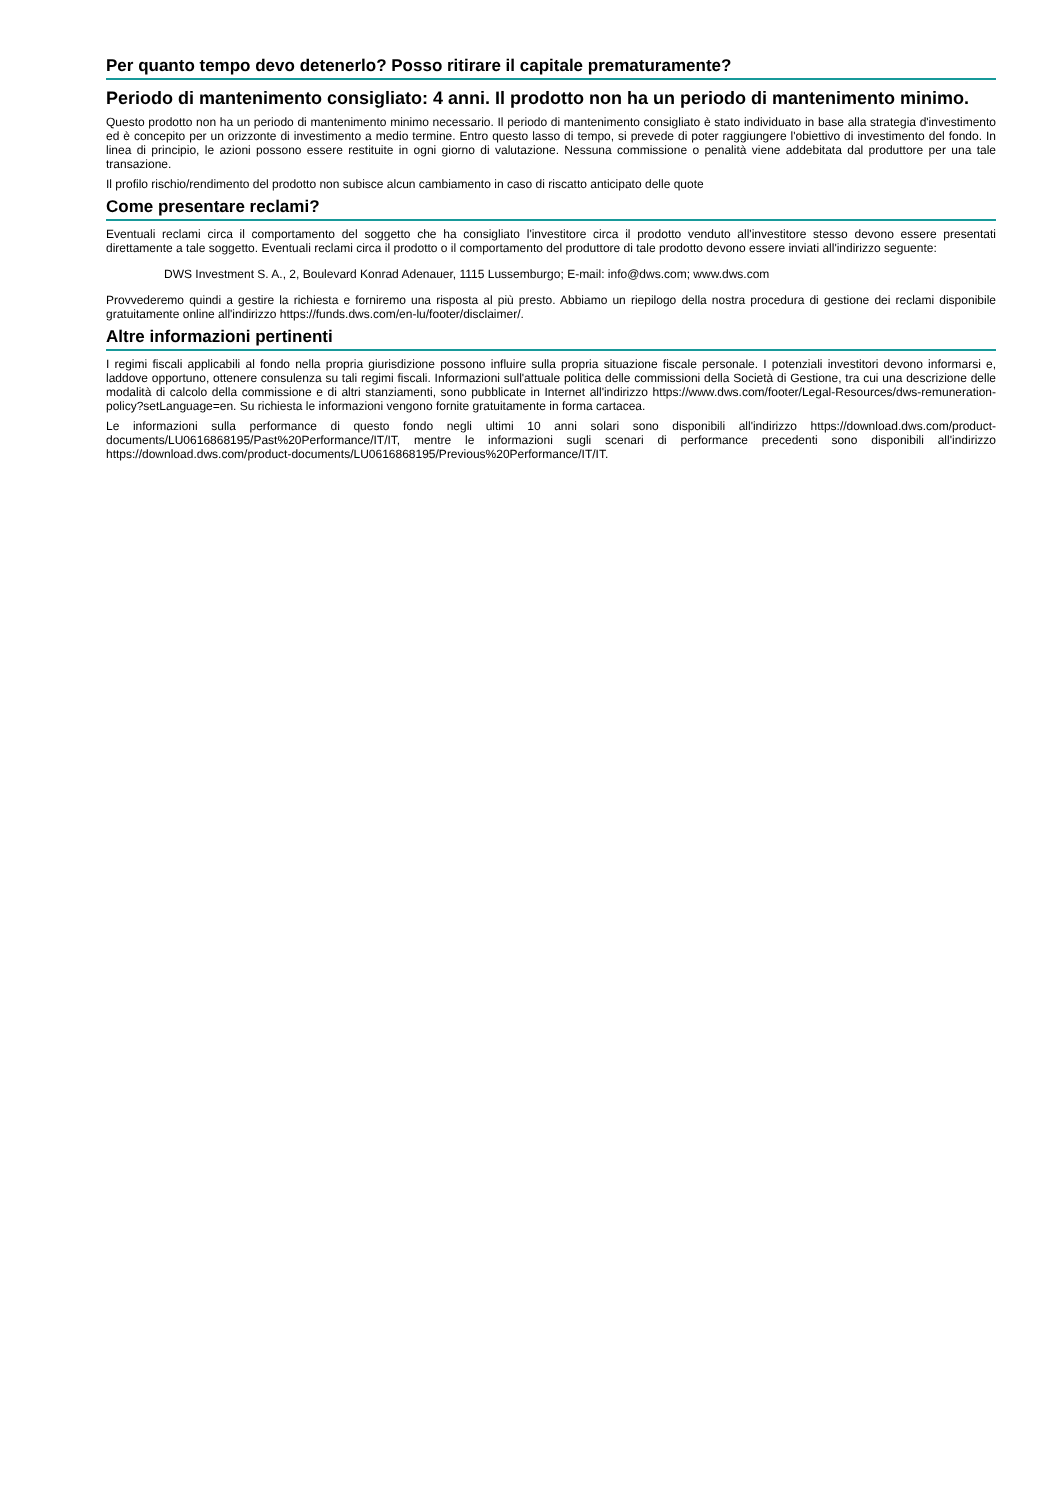Per quanto tempo devo detenerlo? Posso ritirare il capitale prematuramente?
Periodo di mantenimento consigliato: 4 anni. Il prodotto non ha un periodo di mantenimento minimo.
Questo prodotto non ha un periodo di mantenimento minimo necessario. Il periodo di mantenimento consigliato è stato individuato in base alla strategia d'investimento ed è concepito per un orizzonte di investimento a medio termine. Entro questo lasso di tempo, si prevede di poter raggiungere l'obiettivo di investimento del fondo. In linea di principio, le azioni possono essere restituite in ogni giorno di valutazione. Nessuna commissione o penalità viene addebitata dal produttore per una tale transazione.
Il profilo rischio/rendimento del prodotto non subisce alcun cambiamento in caso di riscatto anticipato delle quote
Come presentare reclami?
Eventuali reclami circa il comportamento del soggetto che ha consigliato l'investitore circa il prodotto venduto all'investitore stesso devono essere presentati direttamente a tale soggetto. Eventuali reclami circa il prodotto o il comportamento del produttore di tale prodotto devono essere inviati all'indirizzo seguente:
DWS Investment S. A., 2, Boulevard Konrad Adenauer, 1115 Lussemburgo; E-mail: info@dws.com; www.dws.com
Provvederemo quindi a gestire la richiesta e forniremo una risposta al più presto. Abbiamo un riepilogo della nostra procedura di gestione dei reclami disponibile gratuitamente online all'indirizzo https://funds.dws.com/en-lu/footer/disclaimer/.
Altre informazioni pertinenti
I regimi fiscali applicabili al fondo nella propria giurisdizione possono influire sulla propria situazione fiscale personale. I potenziali investitori devono informarsi e, laddove opportuno, ottenere consulenza su tali regimi fiscali. Informazioni sull'attuale politica delle commissioni della Società di Gestione, tra cui una descrizione delle modalità di calcolo della commissione e di altri stanziamenti, sono pubblicate in Internet all'indirizzo https://www.dws.com/footer/Legal-Resources/dws-remuneration-policy?setLanguage=en. Su richiesta le informazioni vengono fornite gratuitamente in forma cartacea.
Le informazioni sulla performance di questo fondo negli ultimi 10 anni solari sono disponibili all'indirizzo https://download.dws.com/product-documents/LU0616868195/Past%20Performance/IT/IT, mentre le informazioni sugli scenari di performance precedenti sono disponibili all'indirizzo https://download.dws.com/product-documents/LU0616868195/Previous%20Performance/IT/IT.